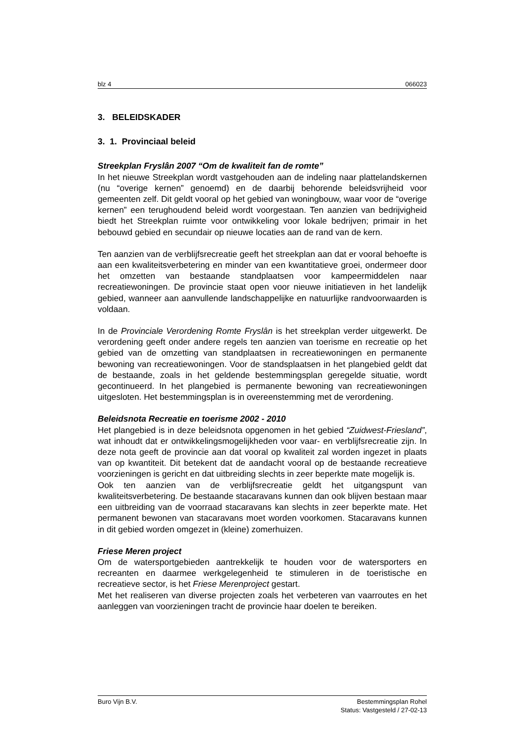blz 4 066023
3. BELEIDSKADER
3. 1. Provinciaal beleid
Streekplan Fryslân 2007 “Om de kwaliteit fan de romte”
In het nieuwe Streekplan wordt vastgehouden aan de indeling naar plattelandskernen (nu “overige kernen” genoemd) en de daarbij behorende beleidsvrijheid voor gemeenten zelf. Dit geldt vooral op het gebied van woningbouw, waar voor de “overige kernen” een terughoudend beleid wordt voorgestaan. Ten aanzien van bedrijvigheid biedt het Streekplan ruimte voor ontwikkeling voor lokale bedrijven; primair in het bebouwd gebied en secundair op nieuwe locaties aan de rand van de kern.
Ten aanzien van de verblijfsrecreatie geeft het streekplan aan dat er vooral behoefte is aan een kwaliteitsverbetering en minder van een kwantitatieve groei, ondermeer door het omzetten van bestaande standplaatsen voor kampeermiddelen naar recreatiewoningen. De provincie staat open voor nieuwe initiatieven in het landelijk gebied, wanneer aan aanvullende landschappelijke en natuurlijke randvoorwaarden is voldaan.
In de Provinciale Verordening Romte Fryslân is het streekplan verder uitgewerkt. De verordening geeft onder andere regels ten aanzien van toerisme en recreatie op het gebied van de omzetting van standplaatsen in recreatiewoningen en permanente bewoning van recreatiewoningen. Voor de standsplaatsen in het plangebied geldt dat de bestaande, zoals in het geldende bestemmingsplan geregelde situatie, wordt gecontinueerd. In het plangebied is permanente bewoning van recreatiewoningen uitgesloten. Het bestemmingsplan is in overeenstemming met de verordening.
Beleidsnota Recreatie en toerisme 2002 - 2010
Het plangebied is in deze beleidsnota opgenomen in het gebied “Zuidwest-Friesland”, wat inhoudt dat er ontwikkelingsmogelijkheden voor vaar- en verblijfsrecreatie zijn. In deze nota geeft de provincie aan dat vooral op kwaliteit zal worden ingezet in plaats van op kwantiteit. Dit betekent dat de aandacht vooral op de bestaande recreatieve voorzieningen is gericht en dat uitbreiding slechts in zeer beperkte mate mogelijk is.
Ook ten aanzien van de verblijfsrecreatie geldt het uitgangspunt van kwaliteitsverbetering. De bestaande stacaravans kunnen dan ook blijven bestaan maar een uitbreiding van de voorraad stacaravans kan slechts in zeer beperkte mate. Het permanent bewonen van stacaravans moet worden voorkomen. Stacaravans kunnen in dit gebied worden omgezet in (kleine) zomerhuizen.
Friese Meren project
Om de watersportgebieden aantrekkelijk te houden voor de watersporters en recreanten en daarmee werkgelegenheid te stimuleren in de toeristische en recreatieve sector, is het Friese Merenproject gestart.
Met het realiseren van diverse projecten zoals het verbeteren van vaarroutes en het aanleggen van voorzieningen tracht de provincie haar doelen te bereiken.
Buro Vijn B.V. Bestemmingsplan Rohel
Status: Vastgesteld / 27-02-13